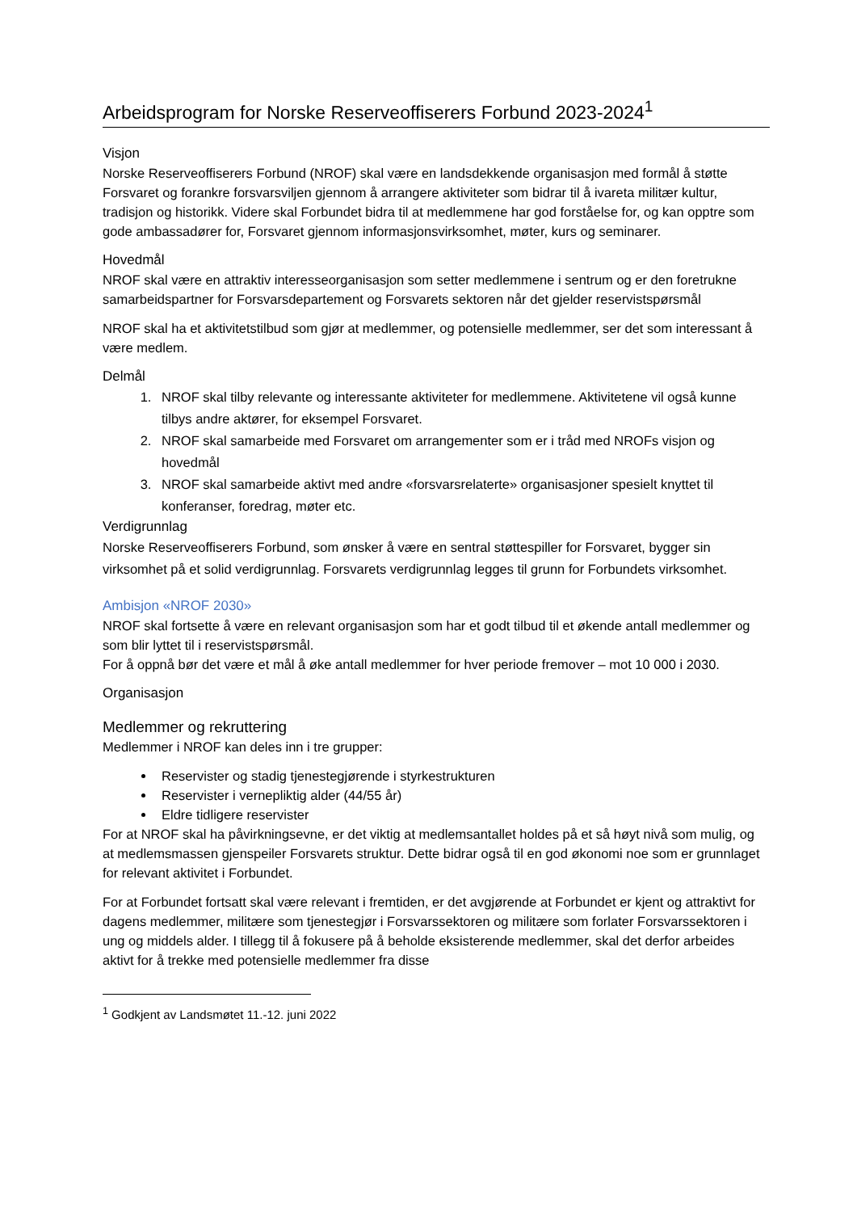Arbeidsprogram for Norske Reserveoffiserers Forbund 2023-2024<sup>1</sup>
Visjon
Norske Reserveoffiserers Forbund (NROF) skal være en landsdekkende organisasjon med formål å støtte Forsvaret og forankre forsvarsviljen gjennom å arrangere aktiviteter som bidrar til å ivareta militær kultur, tradisjon og historikk. Videre skal Forbundet bidra til at medlemmene har god forståelse for, og kan opptre som gode ambassadører for, Forsvaret gjennom informasjonsvirksomhet, møter, kurs og seminarer.
Hovedmål
NROF skal være en attraktiv interesseorganisasjon som setter medlemmene i sentrum og er den foretrukne samarbeidspartner for Forsvarsdepartement og Forsvarets sektoren når det gjelder reservistspørsmål
NROF skal ha et aktivitetstilbud som gjør at medlemmer, og potensielle medlemmer, ser det som interessant å være medlem.
Delmål
1. NROF skal tilby relevante og interessante aktiviteter for medlemmene. Aktivitetene vil også kunne tilbys andre aktører, for eksempel Forsvaret.
2. NROF skal samarbeide med Forsvaret om arrangementer som er i tråd med NROFs visjon og hovedmål
3. NROF skal samarbeide aktivt med andre «forsvarsrelaterte» organisasjoner spesielt knyttet til konferanser, foredrag, møter etc.
Verdigrunnlag
Norske Reserveoffiserers Forbund, som ønsker å være en sentral støttespiller for Forsvaret, bygger sin virksomhet på et solid verdigrunnlag. Forsvarets verdigrunnlag legges til grunn for Forbundets virksomhet.
Ambisjon «NROF 2030»
NROF skal fortsette å være en relevant organisasjon som har et godt tilbud til et økende antall medlemmer og som blir lyttet til i reservistspørsmål.
For å oppnå bør det være et mål å øke antall medlemmer for hver periode fremover – mot 10 000 i 2030.
Organisasjon
Medlemmer og rekruttering
Medlemmer i NROF kan deles inn i tre grupper:
Reservister og stadig tjenestegjørende i styrkestrukturen
Reservister i vernepliktig alder (44/55 år)
Eldre tidligere reservister
For at NROF skal ha påvirkningsevne, er det viktig at medlemsantallet holdes på et så høyt nivå som mulig, og at medlemsmassen gjenspeiler Forsvarets struktur. Dette bidrar også til en god økonomi noe som er grunnlaget for relevant aktivitet i Forbundet.
For at Forbundet fortsatt skal være relevant i fremtiden, er det avgjørende at Forbundet er kjent og attraktivt for dagens medlemmer, militære som tjenestegjør i Forsvarssektoren og militære som forlater Forsvarssektoren i ung og middels alder. I tillegg til å fokusere på å beholde eksisterende medlemmer, skal det derfor arbeides aktivt for å trekke med potensielle medlemmer fra disse
<sup>1</sup> Godkjent av Landsmøtet 11.-12. juni 2022